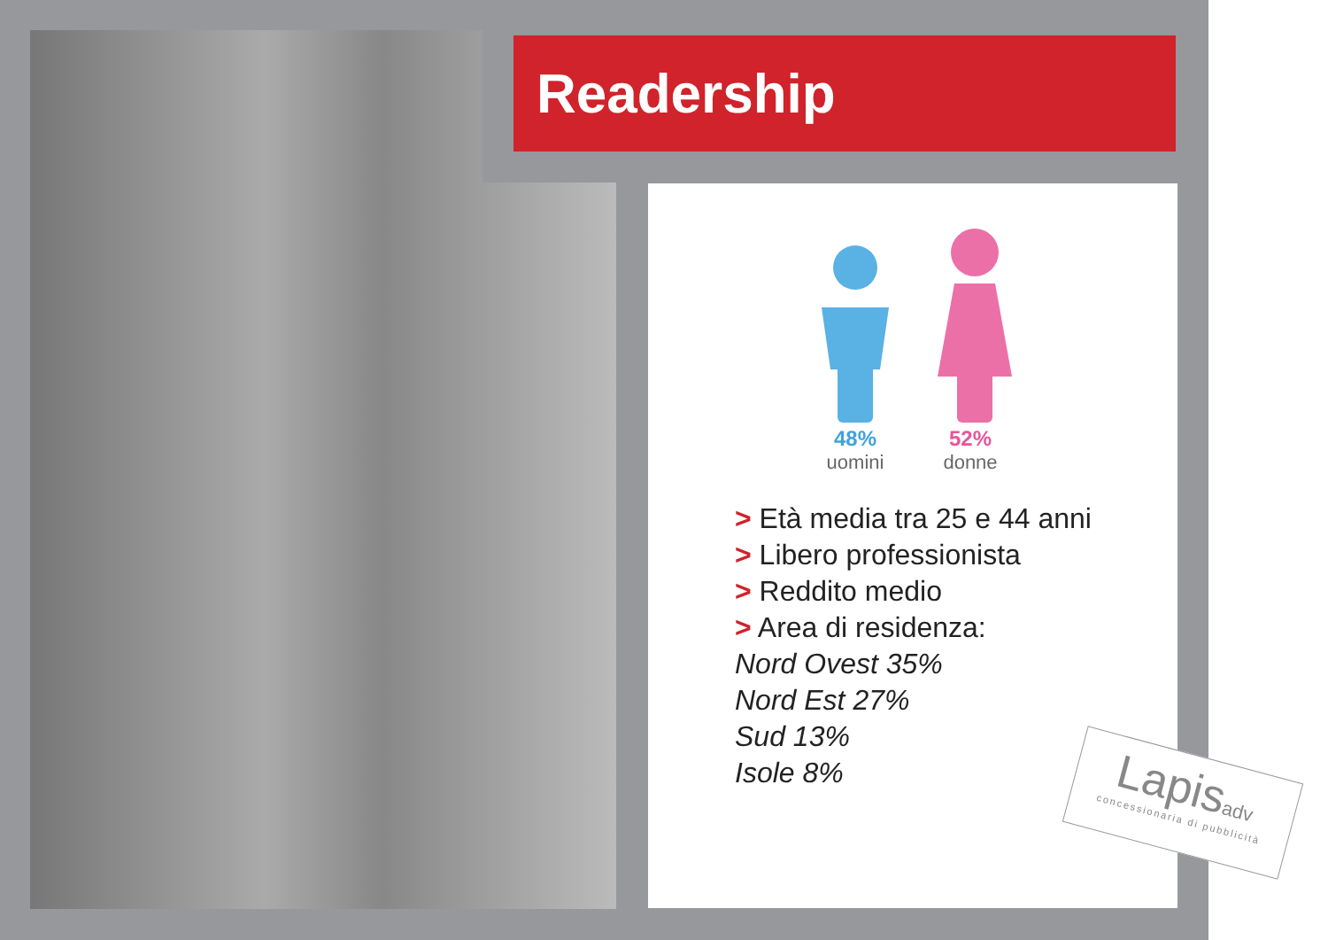Readership
48%
uomini
52%
donne
> Età media tra 25 e 44 anni
> Libero professionista
> Reddito medio
> Area di residenza:
Nord Ovest 35%
Nord Est 27%
Sud 13%
Isole 8%
Lapisadv
concessionaria di pubblicità